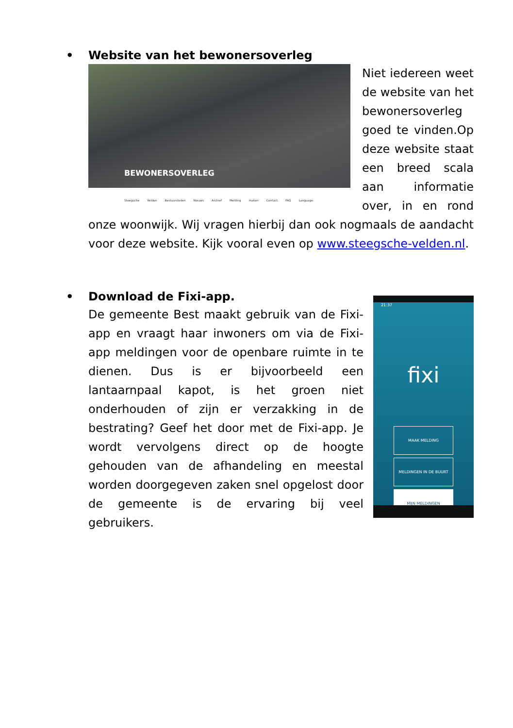• Website van het bewonersoverleg
BEWONERSOVERLEG
Steegsche Velden Bestuursleden Nieuws Archief Melding maken Contact FAQ Language
Niet iedereen weet de website van het bewonersoverleg goed te vinden.Op deze website staat een breed scala aan informatie over, in en rond onze woonwijk. Wij vragen hierbij dan ook nogmaals de aandacht voor deze website. Kijk vooral even op www.steegsche-velden.nl.
• Download de Fixi-app.
21:37
fixi
MAAK MELDING
MELDINGEN IN DE BUURT
MIJN MELDINGEN
De gemeente Best maakt gebruik van de Fixi-app en vraagt haar inwoners om via de Fixi-app meldingen voor de openbare ruimte in te dienen. Dus is er bijvoorbeeld een lantaarnpaal kapot, is het groen niet onderhouden of zijn er verzakking in de bestrating? Geef het door met de Fixi-app. Je wordt vervolgens direct op de hoogte gehouden van de afhandeling en meestal worden doorgegeven zaken snel opgelost door de gemeente is de ervaring bij veel gebruikers.